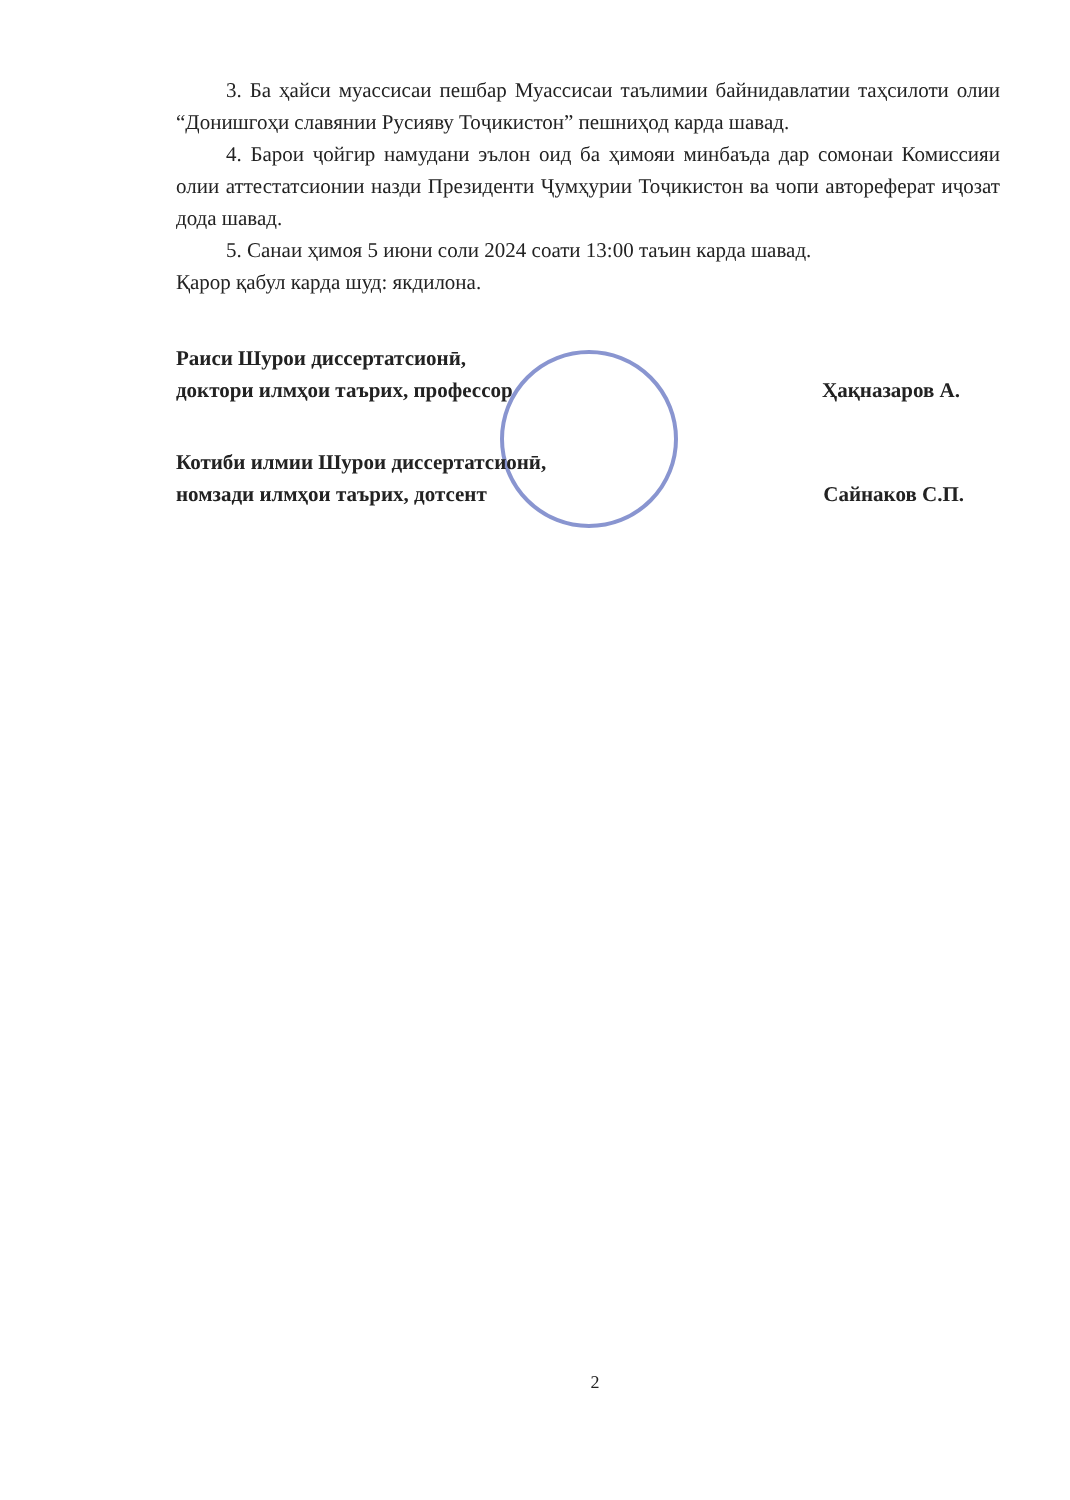3. Ба ҳайси муассисаи пешбар Муассисаи таълимии байнидавлатии таҳсилоти олии “Донишгоҳи славянии Русияву Тоҷикистон” пешниҳод карда шавад.
4. Барои ҷойгир намудани эълон оид ба ҳимояи минбаъда дар сомонаи Комиссияи олии аттестатсионии назди Президенти Ҷумҳурии Тоҷикистон ва чопи автореферат иҷозат дода шавад.
5. Санаи ҳимоя 5 июни соли 2024 соати 13:00 таъин карда шавад.
Қарор қабул карда шуд: якдилона.
Раиси Шурои диссертатсионӣ,
доктори илмҳои таърих, профессор Ҳақназаров А.
Котиби илмии Шурои диссертатсионӣ,
номзади илмҳои таърих, дотсент Сайнаков С.П.
2